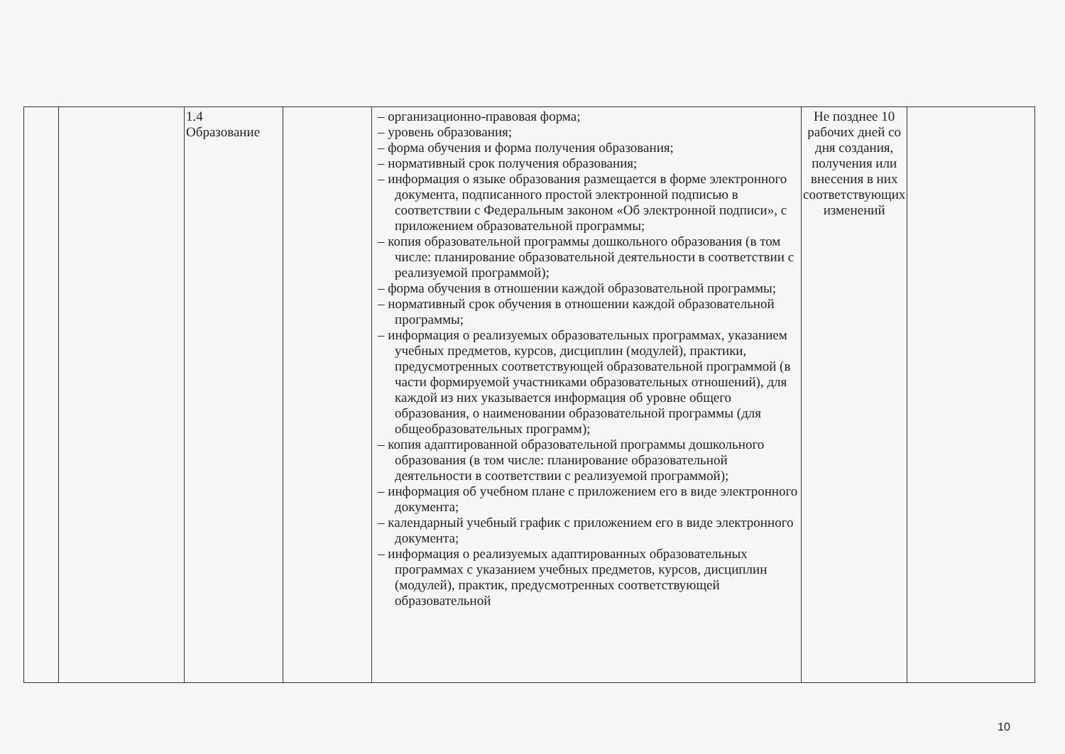| | | 1.4 Образование | | – организационно-правовая форма; – уровень образования; – форма обучения и форма получения образования; – нормативный срок получения образования; – информация о языке образования размещается в форме электронного документа, подписанного простой электронной подписью в соответствии с Федеральным законом «Об электронной подписи», с приложением образовательной программы; – копия образовательной программы дошкольного образования (в том числе: планирование образовательной деятельности в соответствии с реализуемой программой); – форма обучения в отношении каждой образовательной программы; – нормативный срок обучения в отношении каждой образовательной программы; – информация о реализуемых образовательных программах, указанием учебных предметов, курсов, дисциплин (модулей), практики, предусмотренных соответствующей образовательной программой (в части формируемой участниками образовательных отношений), для каждой из них указывается информация об уровне общего образования, о наименовании образовательной программы (для общеобразовательных программ); – копия адаптированной образовательной программы дошкольного образования (в том числе: планирование образовательной деятельности в соответствии с реализуемой программой); – информация об учебном плане с приложением его в виде электронного документа; – календарный учебный график с приложением его в виде электронного документа; – информация о реализуемых адаптированных образовательных программах с указанием учебных предметов, курсов, дисциплин (модулей), практик, предусмотренных соответствующей образовательной | Не позднее 10 рабочих дней со дня создания, получения или внесения в них соответствующих изменений | |
10